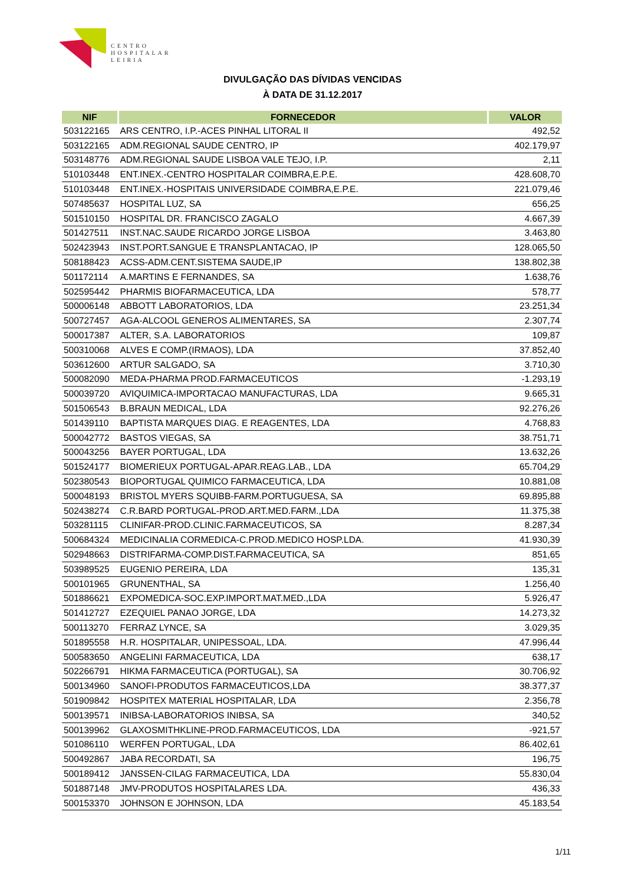CENTRO
HOSPITALAR
LEIRIA
DIVULGAÇÃO DAS DÍVIDAS VENCIDAS
À DATA DE 31.12.2017
| NIF | FORNECEDOR | VALOR |
| --- | --- | --- |
| 503122165 | ARS CENTRO, I.P.-ACES PINHAL LITORAL II | 492,52 |
| 503122165 | ADM.REGIONAL SAUDE CENTRO, IP | 402.179,97 |
| 503148776 | ADM.REGIONAL SAUDE LISBOA VALE TEJO, I.P. | 2,11 |
| 510103448 | ENT.INEX.-CENTRO HOSPITALAR COIMBRA,E.P.E. | 428.608,70 |
| 510103448 | ENT.INEX.-HOSPITAIS UNIVERSIDADE COIMBRA,E.P.E. | 221.079,46 |
| 507485637 | HOSPITAL LUZ, SA | 656,25 |
| 501510150 | HOSPITAL DR. FRANCISCO ZAGALO | 4.667,39 |
| 501427511 | INST.NAC.SAUDE RICARDO JORGE LISBOA | 3.463,80 |
| 502423943 | INST.PORT.SANGUE E TRANSPLANTACAO, IP | 128.065,50 |
| 508188423 | ACSS-ADM.CENT.SISTEMA SAUDE,IP | 138.802,38 |
| 501172114 | A.MARTINS E FERNANDES, SA | 1.638,76 |
| 502595442 | PHARMIS BIOFARMACEUTICA, LDA | 578,77 |
| 500006148 | ABBOTT LABORATORIOS, LDA | 23.251,34 |
| 500727457 | AGA-ALCOOL GENEROS ALIMENTARES, SA | 2.307,74 |
| 500017387 | ALTER, S.A. LABORATORIOS | 109,87 |
| 500310068 | ALVES E COMP.(IRMAOS), LDA | 37.852,40 |
| 503612600 | ARTUR SALGADO, SA | 3.710,30 |
| 500082090 | MEDA-PHARMA PROD.FARMACEUTICOS | -1.293,19 |
| 500039720 | AVIQUIMICA-IMPORTACAO MANUFACTURAS, LDA | 9.665,31 |
| 501506543 | B.BRAUN MEDICAL, LDA | 92.276,26 |
| 501439110 | BAPTISTA MARQUES DIAG. E REAGENTES, LDA | 4.768,83 |
| 500042772 | BASTOS VIEGAS, SA | 38.751,71 |
| 500043256 | BAYER PORTUGAL, LDA | 13.632,26 |
| 501524177 | BIOMERIEUX PORTUGAL-APAR.REAG.LAB., LDA | 65.704,29 |
| 502380543 | BIOPORTUGAL QUIMICO FARMACEUTICA, LDA | 10.881,08 |
| 500048193 | BRISTOL MYERS SQUIBB-FARM.PORTUGUESA, SA | 69.895,88 |
| 502438274 | C.R.BARD PORTUGAL-PROD.ART.MED.FARM.,LDA | 11.375,38 |
| 503281115 | CLINIFAR-PROD.CLINIC.FARMACEUTICOS, SA | 8.287,34 |
| 500684324 | MEDICINALIA CORMEDICA-C.PROD.MEDICO HOSP.LDA. | 41.930,39 |
| 502948663 | DISTRIFARMA-COMP.DIST.FARMACEUTICA, SA | 851,65 |
| 503989525 | EUGENIO PEREIRA, LDA | 135,31 |
| 500101965 | GRUNENTHAL, SA | 1.256,40 |
| 501886621 | EXPOMEDICA-SOC.EXP.IMPORT.MAT.MED.,LDA | 5.926,47 |
| 501412727 | EZEQUIEL PANAO JORGE, LDA | 14.273,32 |
| 500113270 | FERRAZ LYNCE, SA | 3.029,35 |
| 501895558 | H.R. HOSPITALAR, UNIPESSOAL, LDA. | 47.996,44 |
| 500583650 | ANGELINI FARMACEUTICA, LDA | 638,17 |
| 502266791 | HIKMA FARMACEUTICA (PORTUGAL), SA | 30.706,92 |
| 500134960 | SANOFI-PRODUTOS FARMACEUTICOS,LDA | 38.377,37 |
| 501909842 | HOSPITEX MATERIAL HOSPITALAR, LDA | 2.356,78 |
| 500139571 | INIBSA-LABORATORIOS INIBSA, SA | 340,52 |
| 500139962 | GLAXOSMITHKLINE-PROD.FARMACEUTICOS, LDA | -921,57 |
| 501086110 | WERFEN PORTUGAL, LDA | 86.402,61 |
| 500492867 | JABA RECORDATI, SA | 196,75 |
| 500189412 | JANSSEN-CILAG FARMACEUTICA, LDA | 55.830,04 |
| 501887148 | JMV-PRODUTOS HOSPITALARES LDA. | 436,33 |
| 500153370 | JOHNSON E JOHNSON, LDA | 45.183,54 |
1/11